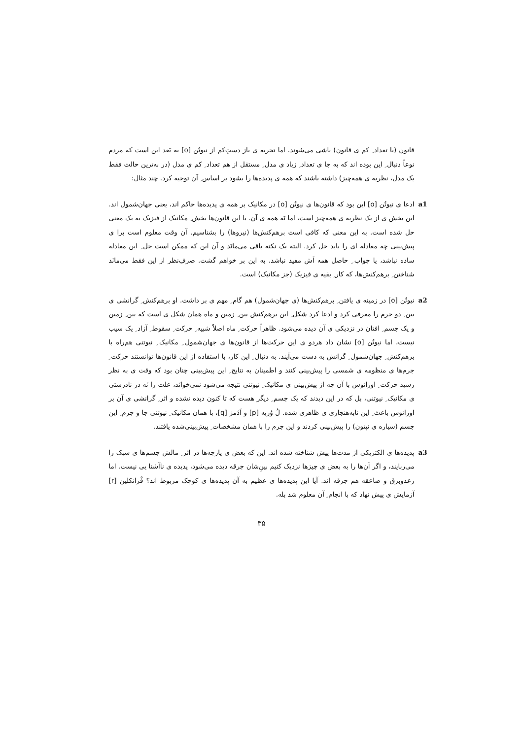قانون (یا تعداد ِ کم ی قانون) ناشی می‌شوند. اما تجربه ی باز دستِ‌کم از نیوتُن [o] به بَعد این است که مردم نوعاً دنبال ِ این بوده اند که به جا ی تعداد ِ زیاد ی مدل ِ مستقل از هم تعداد ِ کم ی مدل (در به‌ترین حالت فقط یک مدل، نظریه ی همه‌چیز) داشته باشند که همه ی پدیده‌ها را بشود بر اساس ِ آن توجیه کرد. چند مثال:
a1 ادعا ی نیوتُن [o] این بود که قانون‌ها ی نیوتُن [o] در مکانیک بر همه ی پدیده‌ها حاکم اند، یعنی جهان‌شمول اند. این بخش ی از یک نظریه ی همه‌چیز است، اما نَه همه ی آن. با این قانون‌ها بخش ِ مکانیک از فیزیک به یک معنی حل شده است. به این معنی که کافی است برهم‌کنش‌ها (نیروها) را بشناسیم. آن وقت معلوم است برا ی پیش‌بینی چه معادله ای را باید حل کرد. البته یک نکته باقی می‌مانَد و آن این که ممکن است حل ِ این معادله ساده نباشد، یا جواب ِ حاصل همه اَش مفید نباشد. به این بر خواهم گشت. صرفِ‌نظر از این فقط می‌مانَد شناختن ِ برهم‌کنش‌ها، که کار ِ بقیه ی فیزیک (جز مکانیک) است.
a2 نیوتُن [o] در زمینه ی یافتن ِ برهم‌کنش‌ها (ی جهان‌شمول) هم گام ِ مهم ی بر داشت. او برهم‌کنش ِ گرانشی ی بین ِ دو جرم را معرفی کرد و ادعا کرد شکل ِ این برهم‌کنش بین ِ زمین و ماه همان شکل ی است که بین ِ زمین و یک جسم ِ افتان در نزدیکی ی آن دیده می‌شود. ظاهراً حرکت ِ ماه اصلاً شبیه ِ حرکت ِ سقوط ِ آزاد ِ یک سیب نیست، اما نیوتُن [o] نشان داد هردو ی این حرکت‌ها از قانون‌ها ی جهان‌شمول ِ مکانیک ِ نیوتنی هم‌راه با برهم‌کنش ِ جهان‌شمول ِ گرانش به دست می‌آیند. به دنبال ِ این کار، با استفاده از این قانون‌ها توانستند حرکت ِ جرم‌ها ی منظومه ی شمسی را پیش‌بینی کنند و اطمینان به نتایج ِ این پیش‌بینی چنان بود که وقت ی به نظر رسید حرکت ِ اورانوس با آن چه از پیش‌بینی ی مکانیک ِ نیوتنی نتیجه می‌شود نمی‌خوانَد، علت را نَه در نادرستی ی مکانیک ِ نیوتنی، بل که در این دیدند که یک جسم ِ دیگر هست که تا کنون دیده نشده و اثر ِ گرانشی ی آن بر اورانوس باعث ِ این نابه‌هنجاری ی ظاهری شده. لُ وُریه [p] و اَدَمز [q]، با همان مکانیک ِ نیوتنی جا و جرم ِ این جسم (سیاره ی نپتون) را پیش‌بینی کردند و این جرم را با همان مشخصات ِ پیش‌بینی‌شده یافتند.
a3 پدیده‌ها ی الکتریکی از مدت‌ها پیش شناخته شده اند. این که بعض ی پارچه‌ها در اثر ِ مالش جسم‌ها ی سبک را می‌ربایند، و اگر آن‌ها را به بعض ی چیزها نزدیک کنیم بین‌ِشان جرقه دیده می‌شود، پدیده ی ناآشنا یی نیست. اما رعدوبرق و صاعقه هم جرقه اند. آیا این پدیده‌ها ی عظیم به آن پدیده‌ها ی کوچک مربوط اند؟ فْرانکلین [r] آزمایش ی پیش نهاد که با انجام ِ آن معلوم شد بله.
۳۵